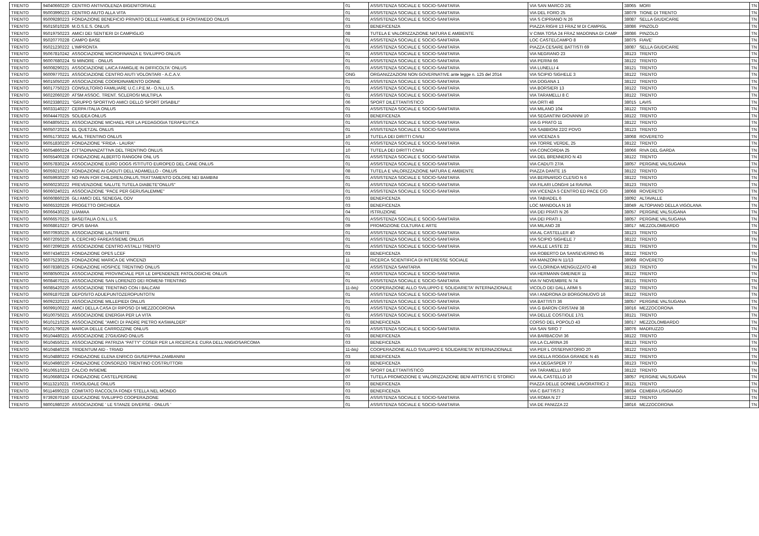| TRENTO | 94040660220 | CENTRO ANTIVIOLENZA BIGENITORIALE | 01 | ASSISTENZA SOCIALE E SOCIO-SANITARIA | VIA SAN MARCO 2/E | 38065 | MORI | TN |
| TRENTO | 95003990223 | CENTRO AIUTO ALLA VITA | 01 | ASSISTENZA SOCIALE E SOCIO-SANITARIA | VIA DEL FORO 25 | 38079 | TIONE DI TRENTO | TN |
| TRENTO | 95009280223 | FONDAZIONE BENEFICIO PRIVATO DELLE FAMIGLIE DI FONTANEDO ONLUS | 01 | ASSISTENZA SOCIALE E SOCIO-SANITARIA | VIA S CIPRIANO N 26 | 38087 | SELLA GIUDICARIE | TN |
| TRENTO | 95015010226 | M.O.S.E.S. ONLUS | 03 | BENEFICENZA | PIAZZA RIGHI 13 FRAZ M DI CAMPIGL | 38086 | PINZOLO | TN |
| TRENTO | 95019750223 | AMICI DEI SENTIERI DI CAMPIGLIO | 08 | TUTELA E VALORIZZAZIONE NATURA E AMBIENTE | V CIMA TOSA 24 FRAZ MADONNA DI CAMP | 38086 | PINZOLO | TN |
| TRENTO | 95020770228 | CAMPO BASE | 01 | ASSISTENZA SOCIALE E SOCIO-SANITARIA | LOC CASTELCAMPO 8 | 38075 | FIAVE' | TN |
| TRENTO | 95021230222 | L'IMPRONTA | 01 | ASSISTENZA SOCIALE E SOCIO-SANITARIA | PIAZZA CESARE BATTISTI 69 | 38087 | SELLA GIUDICARIE | TN |
| TRENTO | 95067810242 | ASSOCIAZIONE MICROFINANZA E SVILUPPO ONLUS | 01 | ASSISTENZA SOCIALE E SOCIO-SANITARIA | VIA NEGRANO 23 | 38123 | TRENTO | TN |
| TRENTO | 96007680224 | SI MINORE - ONLUS | 01 | ASSISTENZA SOCIALE E SOCIO-SANITARIA | VIA PERINI 66 | 38122 | TRENTO | TN |
| TRENTO | 96008290221 | ASSOCIAZIONE LAICA FAMIGLIE IN DIFFICOLTA' ONLUS | 01 | ASSISTENZA SOCIALE E SOCIO-SANITARIA | VIA LUNELLI 4 | 38121 | TRENTO | TN |
| TRENTO | 96009770221 | ASSOCIAZIONE CENTRO AIUTI VOLONTARI - A.C.A.V. | ONG | ORGANIZZAZIONI NON GOVERNATIVE ante legge n. 125 del 2014 | VIA SCIPIO SIGHELE 3 | 38122 | TRENTO | TN |
| TRENTO | 96015050220 | ASSOCIAZIONE COORDINAMENTO DONNE | 01 | ASSISTENZA SOCIALE E SOCIO-SANITARIA | VIA DOGANA 1 | 38122 | TRENTO | TN |
| TRENTO | 96017750223 | CONSULTORIO FAMILIARE U.C.I.P.E.M.- O.N.L.U.S. | 01 | ASSISTENZA SOCIALE E SOCIO-SANITARIA | VIA BORSIERI 13 | 38122 | TRENTO | TN |
| TRENTO | 96022060220 | ATSM ASSOC. TRENT. SCLEROSI MULTIPLA | 01 | ASSISTENZA SOCIALE E SOCIO-SANITARIA | VIA TARAMELLI 8 C | 38122 | TRENTO | TN |
| TRENTO | 96023380221 | "GRUPPO SPORTIVO AMICI DELLO SPORT DISABILI" | 06 | SPORT DILETTANTISTICO | VIA ORTI 48 | 38015 | LAVIS | TN |
| TRENTO | 96033140227 | CERPA ITALIA ONLUS | 01 | ASSISTENZA SOCIALE E SOCIO-SANITARIA | VIA MILANO 104 | 38122 | TRENTO | TN |
| TRENTO | 96044470225 | SOLIDEA ONLUS | 03 | BENEFICENZA | VIA SEGANTINI GIOVANNI 10 | 38122 | TRENTO | TN |
| TRENTO | 96048050221 | ASSOCIAZIONE MICHAEL PER LA PEDAGOGIA TERAPEUTICA | 01 | ASSISTENZA SOCIALE E SOCIO-SANITARIA | VIA G PRATO 11 | 38122 | TRENTO | TN |
| TRENTO | 96050720224 | EL QUETZAL ONLUS | 01 | ASSISTENZA SOCIALE E SOCIO-SANITARIA | VIA SABBIONI 22/2 POVO | 38123 | TRENTO | TN |
| TRENTO | 96051730222 | MLAL TRENTINO ONLUS | 10 | TUTELA DEI DIRITTI CIVILI | VIA VICENZA 5 | 38068 | ROVERETO | TN |
| TRENTO | 96051830220 | FONDAZIONE "FRIDA - LAURA" | 01 | ASSISTENZA SOCIALE E SOCIO-SANITARIA | VIA TORRE VERDE, 25 | 38122 | TRENTO | TN |
| TRENTO | 96054860224 | CITTADINANZATTIVA DEL TRENTINO ONLUS | 10 | TUTELA DEI DIRITTI CIVILI | VIA CONCORDIA 25 | 38066 | RIVA DEL GARDA | TN |
| TRENTO | 96055400228 | FONDAZIONE ALBERTO RANGONI ONL US | 01 | ASSISTENZA SOCIALE E SOCIO-SANITARIA | VIA DEL BRENNERO N 43 | 38122 | TRENTO | TN |
| TRENTO | 96057830224 | ASSOCIAZIONE EURO DOGS ISTITUTO EUROPEO DEL CANE ONLUS | 01 | ASSISTENZA SOCIALE E SOCIO-SANITARIA | VIA CADUTI 27/A | 38057 | PERGINE VALSUGANA | TN |
| TRENTO | 96059210227 | FONDAZIONE AI CADUTI DELL'ADAMELLO - ONLUS | 08 | TUTELA E VALORIZZAZIONE NATURA E AMBIENTE | PIAZZA DANTE 15 | 38122 | TRENTO | TN |
| TRENTO | 96059930220 | NO PAIN FOR CHILDREN,ONLUS,TRATTAMENTO DOLORE NEI BAMBINI | 01 | ASSISTENZA SOCIALE E SOCIO-SANITARIA | VIA BERNARDO CLESIO N 6 | 38122 | TRENTO | TN |
| TRENTO | 96060230222 | PREVENZIONE SALUTE TUTELA DIABETE"ONLUS" | 01 | ASSISTENZA SOCIALE E SOCIO-SANITARIA | VIA FILARI LONGHI 14 RAVINA | 38123 | TRENTO | TN |
| TRENTO | 96060240221 | ASSOCIAZIONE "PACE PER GERUSALEMME" | 01 | ASSISTENZA SOCIALE E SOCIO-SANITARIA | VIA VICENZA 5 CENTRO ED PACE C/O | 38068 | ROVERETO | TN |
| TRENTO | 96060860226 | GLI AMICI DEL SENEGAL ODV | 03 | BENEFICENZA | VIA TABIADEL 6 | 38092 | ALTAVALLE | TN |
| TRENTO | 96065320226 | PROGETTO ORCHIDEA | 03 | BENEFICENZA | LOC MANDOLA N 16 | 38049 | ALTOPIANO DELLA VIGOLANA | TN |
| TRENTO | 96066430222 | UJAMAA | 04 | ISTRUZIONE | VIA DEI PRATI N 26 | 38057 | PERGINE VALSUGANA | TN |
| TRENTO | 96066570225 | BASEITALIA O.N.L.U.S. | 01 | ASSISTENZA SOCIALE E SOCIO-SANITARIA | VIA DEI PRATI 1 | 38057 | PERGINE VALSUGANA | TN |
| TRENTO | 96068610227 | OPUS BAHIA | 09 | PROMOZIONE CULTURA E ARTE | VIA MILANO 28 | 38017 | MEZZOLOMBARDO | TN |
| TRENTO | 96070930225 | ASSOCIAZIONE LALTRARTE | 01 | ASSISTENZA SOCIALE E SOCIO-SANITARIA | VIA AL CASTELLER 40 | 38123 | TRENTO | TN |
| TRENTO | 96072050220 | IL CERCHIO FAREASSIEME ONLUS | 01 | ASSISTENZA SOCIALE E SOCIO-SANITARIA | VIA SCIPIO SIGHELE 7 | 38122 | TRENTO | TN |
| TRENTO | 96072090226 | ASSOCIAZIONE CENTRO ASTALLI TRENTO | 01 | ASSISTENZA SOCIALE E SOCIO-SANITARIA | VIA ALLE LASTE 22 | 38121 | TRENTO | TN |
| TRENTO | 96074340223 | FONDAZIONE OPES LCEF | 03 | BENEFICENZA | VIA ROBERTO DA SANSEVERINO 95 | 38122 | TRENTO | TN |
| TRENTO | 96075230225 | FONDAZIONE MARICA DE VINCENZI | 11 | RICERCA SCIENTIFICA DI INTERESSE SOCIALE | VIA MANZONI N 11/13 | 38068 | ROVERETO | TN |
| TRENTO | 96078380225 | FONDAZIONE HOSPICE TRENTINO ONLUS | 02 | ASSISTENZA SANITARIA | VIA CLORINDA MENGUZZATO 48 | 38123 | TRENTO | TN |
| TRENTO | 96080500224 | ASSOCIAZIONE PROVINCIALE PER LE DIPENDENZE PATOLOGICHE ONLUS | 01 | ASSISTENZA SOCIALE E SOCIO-SANITARIA | VIA HERMANN GMEINER 11 | 38122 | TRENTO | TN |
| TRENTO | 96084670221 | ASSOCIAZIONE SAN LORENZO DEI ROMENI-TRENTINO | 01 | ASSISTENZA SOCIALE E SOCIO-SANITARIA | VIA IV NOVEMBRE N 74 | 38121 | TRENTO | TN |
| TRENTO | 96085420220 | ASSOCIAZIONE TRENTINO CON I BALCANI | 11- bis) | COOPERAZIONE ALLO SVILUPPO E SOLIDARIETA' INTERNAZIONALE | VICOLO DEI DALL ARMI 5 | 38122 | TRENTO | TN |
| TRENTO | 96091870228 | DEPOSITO ADUEPUNTOZEROPUNTOTN | 01 | ASSISTENZA SOCIALE E SOCIO-SANITARIA | VIA I ANDRONA DI BORGONUOVO 16 | 38122 | TRENTO | TN |
| TRENTO | 96092320223 | ASSOCIAZIONE MILLEPIEDI ONLUS | 01 | ASSISTENZA SOCIALE E SOCIO-SANITARIA | VIA BATTISTI 36 | 38057 | PERGINE VALSUGANA | TN |
| TRENTO | 96099100222 | AMICI DELLA CASA DI RIPOSO DI MEZZOCORONA | 01 | ASSISTENZA SOCIALE E SOCIO-SANITARIA | VIA G BARON CRISTANI 38 | 38016 | MEZZOCORONA | TN |
| TRENTO | 96100750221 | ASSOCIAZIONE ENERGIA PER LA VITA | 01 | ASSISTENZA SOCIALE E SOCIO-SANITARIA | VIA DELLE COSTIOLE 17/1 | 38121 | TRENTO | TN |
| TRENTO | 96101210225 | ASSOCIAZIONE "AMICI DI PADRE PIETRO KASWALDER" | 03 | BENEFICENZA | CORSO DEL POPOLO 43 | 38017 | MEZZOLOMBARDO | TN |
| TRENTO | 96101790226 | MARCIA DELLE CARROZZINE ONLUS | 01 | ASSISTENZA SOCIALE E SOCIO-SANITARIA | VIA SAN SIRO 7 | 38076 | MADRUZZO | TN |
| TRENTO | 96104480221 | ASSOCIAZIONE 27GIUGNO ONLUS | 03 | BENEFICENZA | VIA BARBACOVI 36 | 38122 | TRENTO | TN |
| TRENTO | 96104550221 | ASSOCIAZIONE PATRIZIA "PATTY" COSER PER LA RICERCA E CURA DELL'ANGIOSARCOMA | 03 | BENEFICENZA | VIA LA CLARINA 26 | 38123 | TRENTO | TN |
| TRENTO | 96104840226 | TRIDENTUM AID - TRIAID | 11- bis) | COOPERAZIONE ALLO SVILUPPO E SOLIDARIETA' INTERNAZIONALE | VIA PER L OSSERVATORIO 20 | 38122 | TRENTO | TN |
| TRENTO | 96104880222 | FONDAZIONE ELENA ENRICO GIUSEPPINA ZAMBANINI | 03 | BENEFICENZA | VIA DELLA ROGGIA GRANDE N 45 | 38122 | TRENTO | TN |
| TRENTO | 96104980220 | FONDAZIONE CONSORZIO TRENTINO COSTRUTTORI | 03 | BENEFICENZA | VIA A DEGASPERI 77 | 38123 | TRENTO | TN |
| TRENTO | 96106510223 | CALCIO INSIEME | 06 | SPORT DILETTANTISTICO | VIA TARAMELLI 8/10 | 38122 | TRENTO | TN |
| TRENTO | 96106680224 | FONDAZIONE CASTELPERGINE | 07 | TUTELA PROMOZIONE E VALORIZZAZIONE BENI ARTISTICI E STORICI | VIA AL CASTELLO 10 | 38057 | PERGINE VALSUGANA | TN |
| TRENTO | 96113210221 | ITASOLIDALE ONLUS | 03 | BENEFICENZA | PIAZZA DELLE DONNE LAVORATRICI 2 | 38121 | TRENTO | TN |
| TRENTO | 96114690223 | COMITATO RACCOLTA FONDI STELLA NEL MONDO | 03 | BENEFICENZA | VIA C BATTISTI 2 | 38034 | CEMBRA LISIGNAGO | TN |
| TRENTO | 97392670150 | EDUCAZIONE SVILUPPO COOPERAZIONE | 01 | ASSISTENZA SOCIALE E SOCIO-SANITARIA | VIA ROMA N 27 | 38122 | TRENTO | TN |
| TRENTO | 98001980220 | ASSOCIAZIONE ' LE STANZE DIVERSE - ONLUS ' | 01 | ASSISTENZA SOCIALE E SOCIO-SANITARIA | VIA DE PANIZZA 22 | 38016 | MEZZOCORONA | TN |